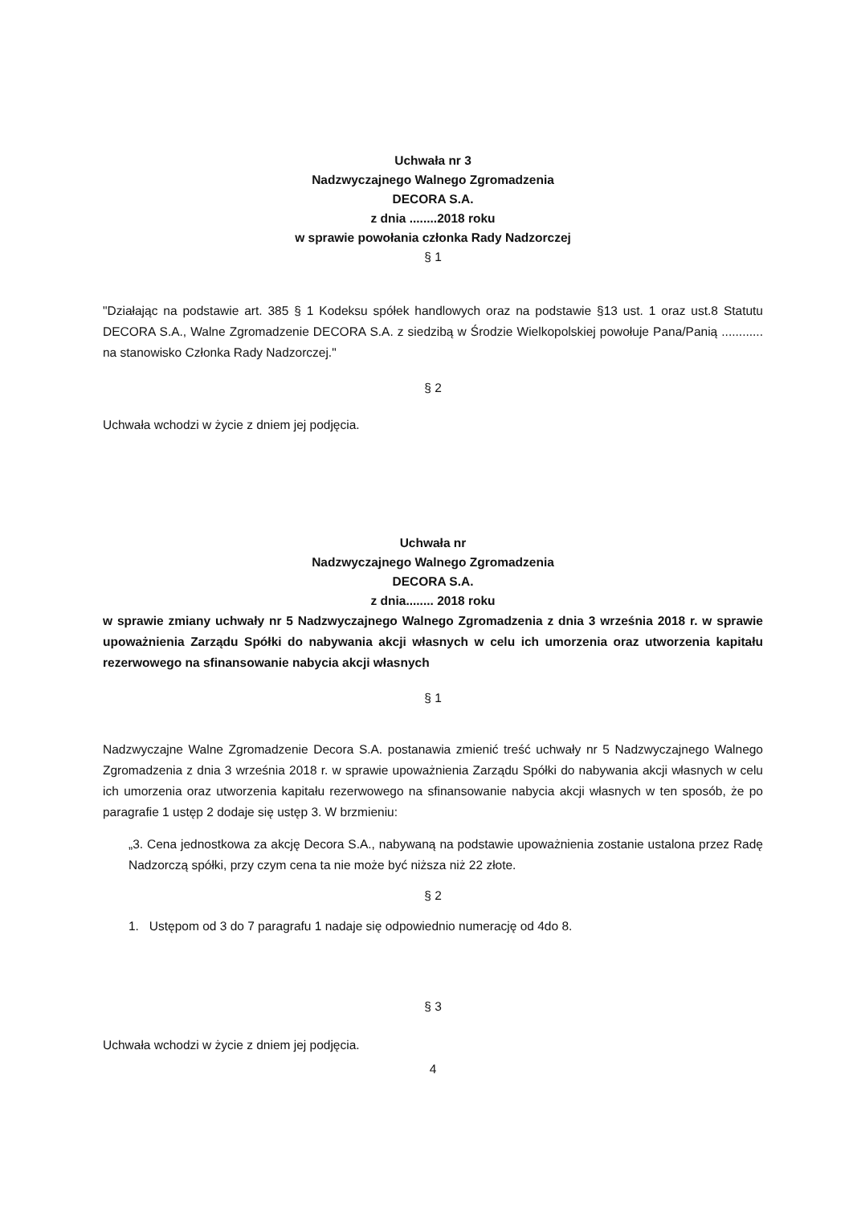Uchwała nr 3
Nadzwyczajnego Walnego Zgromadzenia
DECORA S.A.
z dnia ........2018 roku
w sprawie powołania członka Rady Nadzorczej
§ 1
"Działając na podstawie art. 385 § 1 Kodeksu spółek handlowych oraz na podstawie §13 ust. 1 oraz ust.8 Statutu DECORA S.A., Walne Zgromadzenie DECORA S.A. z siedzibą w Środzie Wielkopolskiej powołuje Pana/Panią ............ na stanowisko Członka Rady Nadzorczej."
§ 2
Uchwała wchodzi w życie z dniem jej podjęcia.
Uchwała nr
Nadzwyczajnego Walnego Zgromadzenia
DECORA S.A.
z dnia........ 2018 roku
w sprawie zmiany uchwały nr 5 Nadzwyczajnego Walnego Zgromadzenia z dnia 3 września 2018 r. w sprawie upoważnienia Zarządu Spółki do nabywania akcji własnych w celu ich umorzenia oraz utworzenia kapitału rezerwowego na sfinansowanie nabycia akcji własnych
§ 1
Nadzwyczajne Walne Zgromadzenie Decora S.A. postanawia zmienić treść uchwały nr 5 Nadzwyczajnego Walnego Zgromadzenia z dnia 3 września 2018 r. w sprawie upoważnienia Zarządu Spółki do nabywania akcji własnych w celu ich umorzenia oraz utworzenia kapitału rezerwowego na sfinansowanie nabycia akcji własnych w ten sposób, że po paragrafie 1 ustęp 2 dodaje się ustęp 3. W brzmieniu:
„3. Cena jednostkowa za akcję Decora S.A., nabywaną na podstawie upoważnienia zostanie ustalona przez Radę Nadzorczą spółki, przy czym cena ta nie może być niższa niż 22 złote.
§ 2
1. Ustępom od 3 do 7 paragrafu 1 nadaje się odpowiednio numerację od 4do 8.
§ 3
Uchwała wchodzi w życie z dniem jej podjęcia.
4